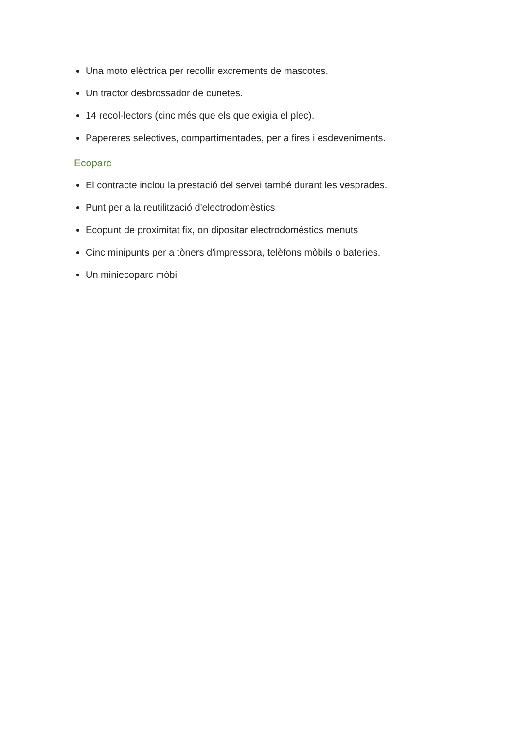Una moto elèctrica per recollir excrements de mascotes.
Un tractor desbrossador de cunetes.
14 recol·lectors (cinc més que els que exigia el plec).
Papereres selectives, compartimentades, per a fires i esdeveniments.
Ecoparc
El contracte inclou la prestació del servei també durant les vesprades.
Punt per a la reutilització d'electrodomèstics
Ecopunt de proximitat fix, on dipositar electrodomèstics menuts
Cinc minipunts per a tòners d'impressora, telèfons mòbils o bateries.
Un miniecoparc mòbil